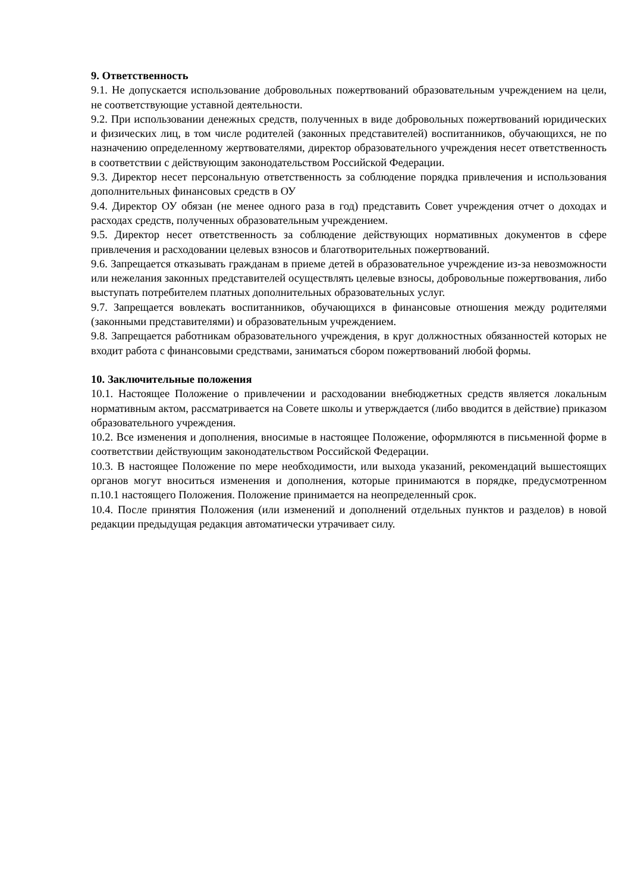9. Ответственность
9.1. Не допускается использование добровольных пожертвований образовательным учреждением на цели, не соответствующие уставной деятельности.
9.2. При использовании денежных средств, полученных в виде добровольных пожертвований юридических и физических лиц, в том числе родителей (законных представителей) воспитанников, обучающихся, не по назначению определенному жертвователями, директор образовательного учреждения несет ответственность в соответствии с действующим законодательством Российской Федерации.
9.3. Директор несет персональную ответственность за соблюдение порядка привлечения и использования дополнительных финансовых средств в ОУ
9.4. Директор ОУ обязан (не менее одного раза в год) представить Совет учреждения отчет о доходах и расходах средств, полученных образовательным учреждением.
9.5. Директор несет ответственность за соблюдение действующих нормативных документов в сфере привлечения и расходовании целевых взносов и благотворительных пожертвований.
9.6. Запрещается отказывать гражданам в приеме детей в образовательное учреждение из-за невозможности или нежелания законных представителей осуществлять целевые взносы, добровольные пожертвования, либо выступать потребителем платных дополнительных образовательных услуг.
9.7. Запрещается вовлекать воспитанников, обучающихся в финансовые отношения между родителями (законными представителями) и образовательным учреждением.
9.8. Запрещается работникам образовательного учреждения, в круг должностных обязанностей которых не входит работа с финансовыми средствами, заниматься сбором пожертвований любой формы.
10. Заключительные положения
10.1. Настоящее Положение о привлечении и расходовании внебюджетных средств является локальным нормативным актом, рассматривается на Совете школы и утверждается (либо вводится в действие) приказом образовательного учреждения.
10.2. Все изменения и дополнения, вносимые в настоящее Положение, оформляются в письменной форме в соответствии действующим законодательством Российской Федерации.
10.3. В настоящее Положение по мере необходимости, или выхода указаний, рекомендаций вышестоящих органов могут вноситься изменения и дополнения, которые принимаются в порядке, предусмотренном п.10.1 настоящего Положения. Положение принимается на неопределенный срок.
10.4. После принятия Положения (или изменений и дополнений отдельных пунктов и разделов) в новой редакции предыдущая редакция автоматически утрачивает силу.